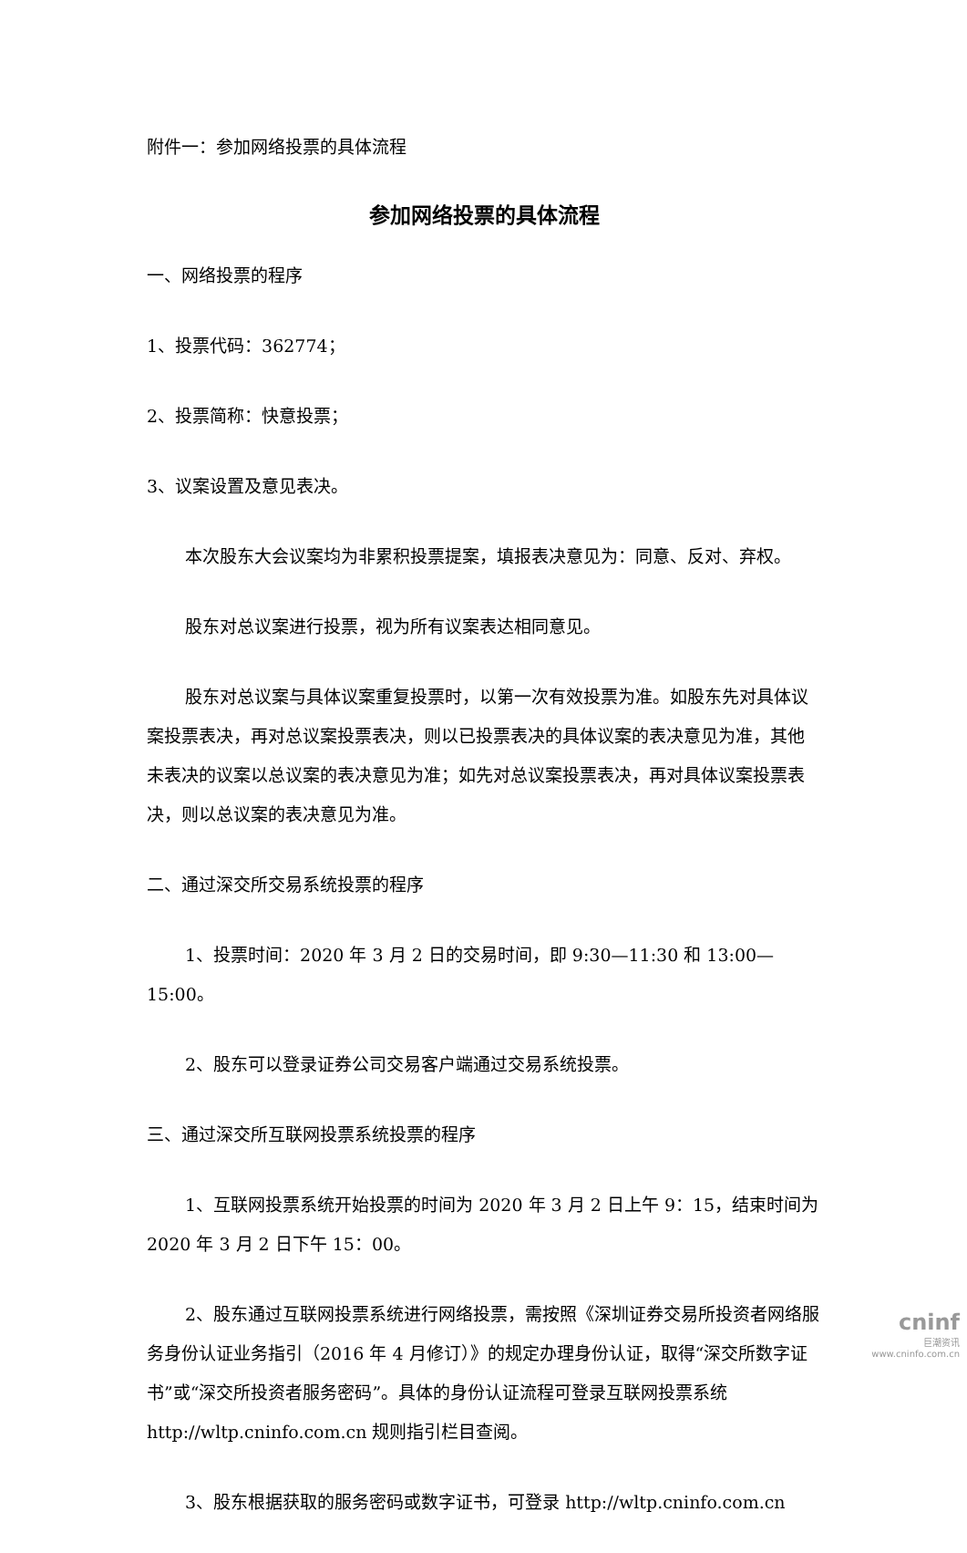附件一：参加网络投票的具体流程
参加网络投票的具体流程
一、网络投票的程序
1、投票代码：362774；
2、投票简称：快意投票；
3、议案设置及意见表决。
本次股东大会议案均为非累积投票提案，填报表决意见为：同意、反对、弃权。
股东对总议案进行投票，视为所有议案表达相同意见。
股东对总议案与具体议案重复投票时，以第一次有效投票为准。如股东先对具体议案投票表决，再对总议案投票表决，则以已投票表决的具体议案的表决意见为准，其他未表决的议案以总议案的表决意见为准；如先对总议案投票表决，再对具体议案投票表决，则以总议案的表决意见为准。
二、通过深交所交易系统投票的程序
1、投票时间：2020 年 3 月 2 日的交易时间，即 9:30—11:30 和 13:00—15:00。
2、股东可以登录证券公司交易客户端通过交易系统投票。
三、通过深交所互联网投票系统投票的程序
1、互联网投票系统开始投票的时间为 2020 年 3 月 2 日上午 9：15，结束时间为 2020 年 3 月 2 日下午 15：00。
2、股东通过互联网投票系统进行网络投票，需按照《深圳证券交易所投资者网络服务身份认证业务指引（2016 年 4 月修订）》的规定办理身份认证，取得“深交所数字证书”或“深交所投资者服务密码”。具体的身份认证流程可登录互联网投票系统 http://wltp.cninfo.com.cn 规则指引栏目查阅。
3、股东根据获取的服务密码或数字证书，可登录 http://wltp.cninfo.com.cn
cninf
巨潮资讯
www.cninfo.com.cn